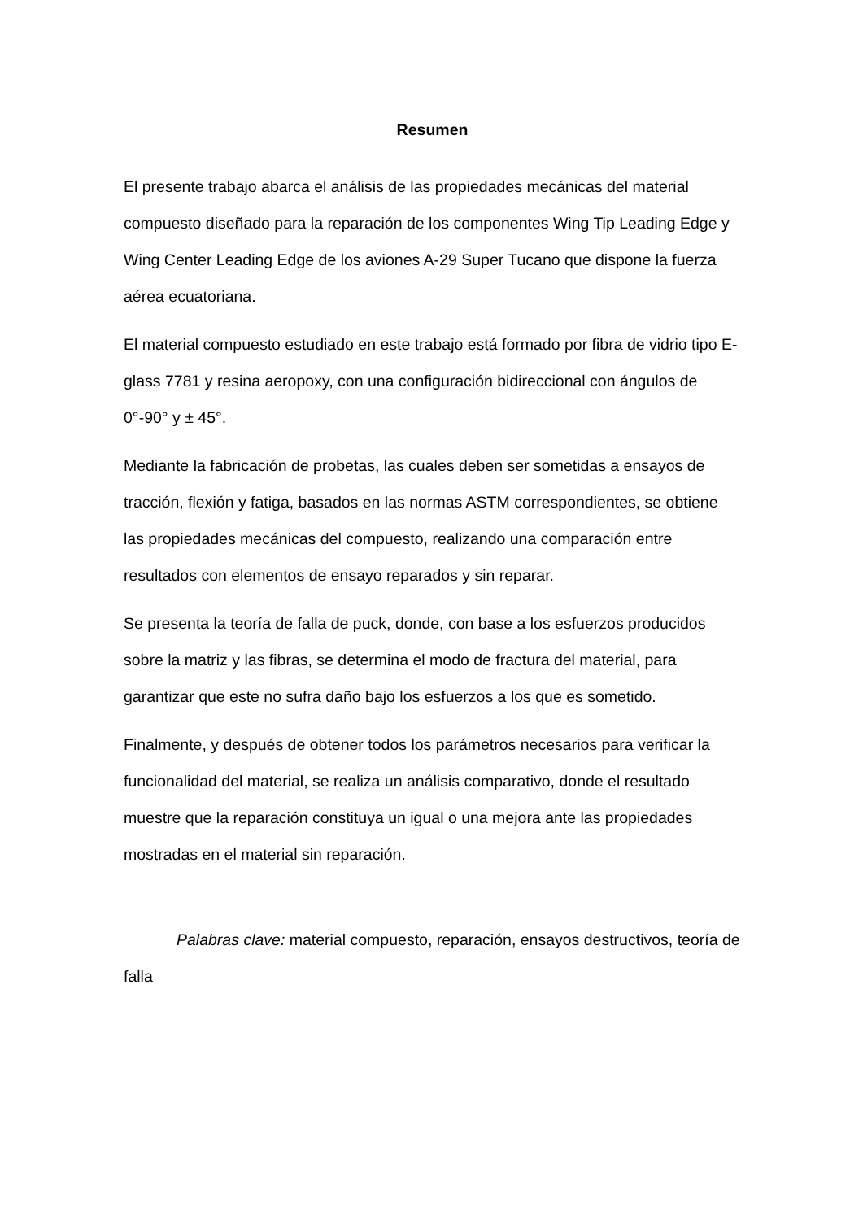Resumen
El presente trabajo abarca el análisis de las propiedades mecánicas del material compuesto diseñado para la reparación de los componentes Wing Tip Leading Edge y Wing Center Leading Edge de los aviones A-29 Super Tucano que dispone la fuerza aérea ecuatoriana.
El material compuesto estudiado en este trabajo está formado por fibra de vidrio tipo E-glass 7781 y resina aeropoxy, con una configuración bidireccional con ángulos de 0°-90° y ± 45°.
Mediante la fabricación de probetas, las cuales deben ser sometidas a ensayos de tracción, flexión y fatiga, basados en las normas ASTM correspondientes, se obtiene las propiedades mecánicas del compuesto, realizando una comparación entre resultados con elementos de ensayo reparados y sin reparar.
Se presenta la teoría de falla de puck, donde, con base a los esfuerzos producidos sobre la matriz y las fibras, se determina el modo de fractura del material, para garantizar que este no sufra daño bajo los esfuerzos a los que es sometido.
Finalmente, y después de obtener todos los parámetros necesarios para verificar la funcionalidad del material, se realiza un análisis comparativo, donde el resultado muestre que la reparación constituya un igual o una mejora ante las propiedades mostradas en el material sin reparación.
Palabras clave: material compuesto, reparación, ensayos destructivos, teoría de falla